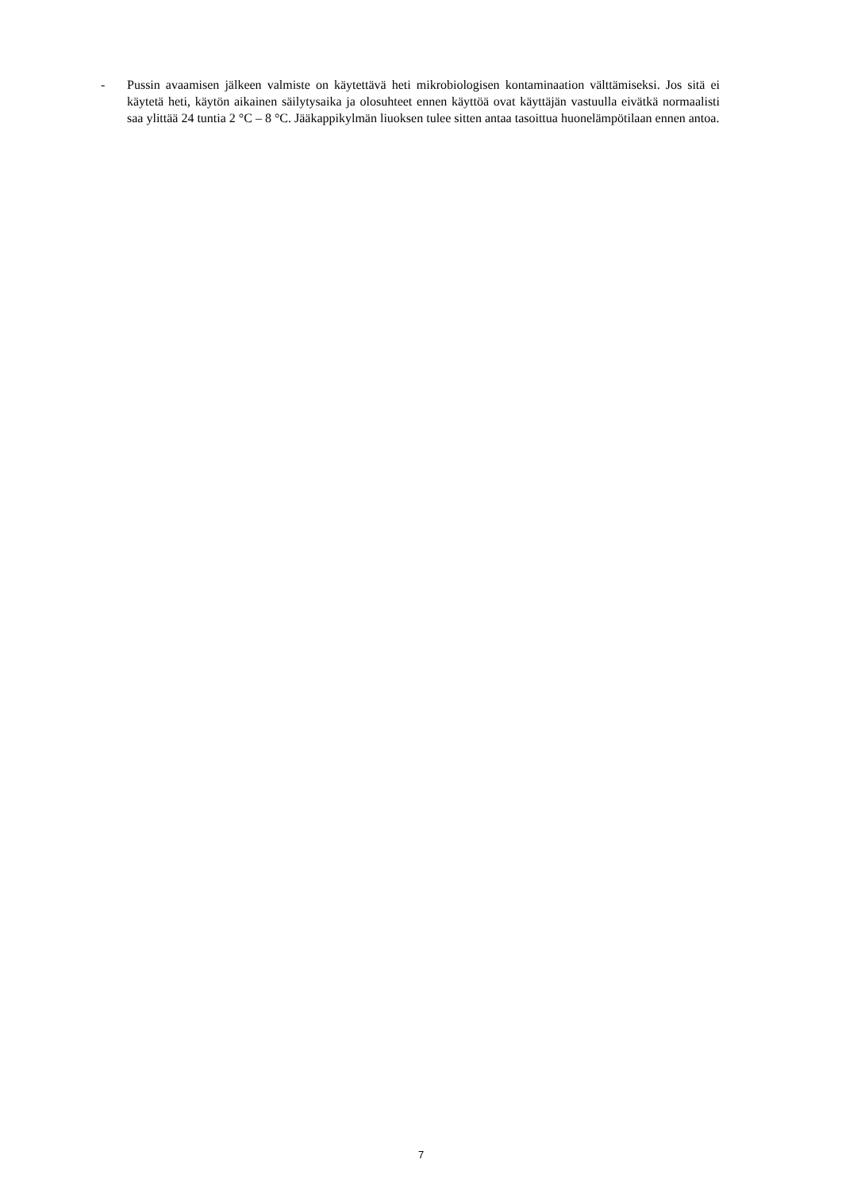- Pussin avaamisen jälkeen valmiste on käytettävä heti mikrobiologisen kontaminaation välttämiseksi. Jos sitä ei käytetä heti, käytön aikainen säilytysaika ja olosuhteet ennen käyttöä ovat käyttäjän vastuulla eivätkä normaalisti saa ylittää 24 tuntia 2 °C – 8 °C. Jääkappikylmän liuoksen tulee sitten antaa tasoittua huonelämpötilaan ennen antoa.
7